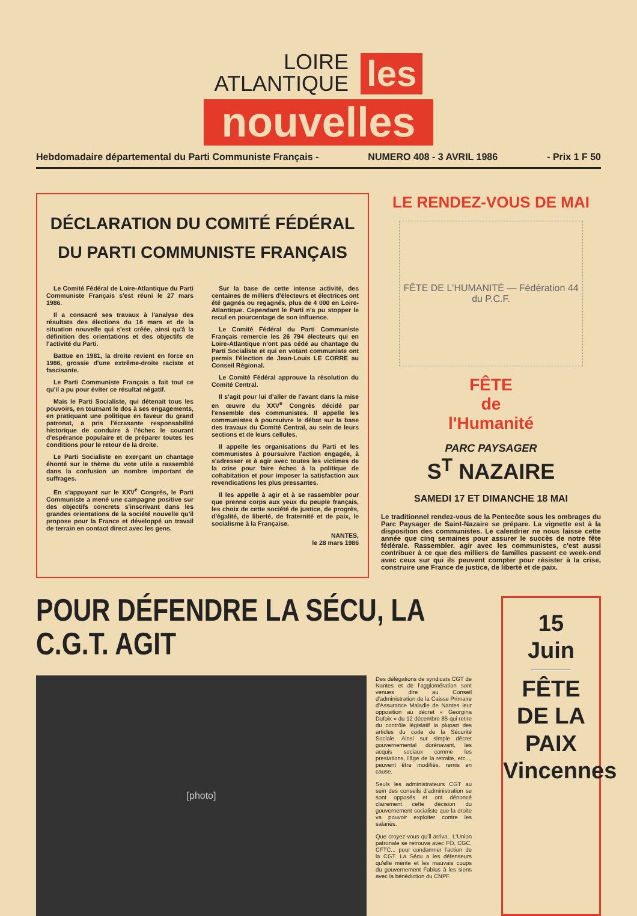LOIRE
ATLANTIQUE
les
nouvelles
Hebdomadaire départemental du Parti Communiste Français - NUMERO 408 - 3 AVRIL 1986 - Prix 1 F 50
DÉCLARATION DU COMITÉ FÉDÉRAL
DU PARTI COMMUNISTE FRANÇAIS
Le Comité Fédéral de Loire-Atlantique du Parti Communiste Français s'est réuni le 27 mars 1986.
Il a consacré ses travaux à l'analyse des résultats des élections du 16 mars et de la situation nouvelle qui s'est créée, ainsi qu'à la définition des orientations et des objectifs de l'activité du Parti.
Battue en 1981, la droite revient en force en 1986, grossie d'une extrême-droite raciste et fascisante.
Le Parti Communiste Français a fait tout ce qu'il a pu pour éviter ce résultat négatif.
Mais le Parti Socialiste, qui détenait tous les pouvoirs, en tournant le dos à ses engagements, en pratiquant une politique en faveur du grand patronat, a pris l'écrasante responsabilité historique de conduire à l'échec le courant d'espérance populaire et de préparer toutes les conditions pour le retour de la droite.
Le Parti Socialiste en exerçant un chantage éhonté sur le thème du vote utile a rassemblé dans la confusion un nombre important de suffrages.
En s'appuyant sur le XXV<sup>e</sup> Congrès, le Parti Communiste a mené une campagne positive sur des objectifs concrets s'inscrivant dans les grandes orientations de la société nouvelle qu'il propose pour la France et développé un travail de terrain en contact direct avec les gens.
Sur la base de cette intense activité, des centaines de milliers d'électeurs et électrices ont été gagnés ou regagnés, plus de 4 000 en Loire-Atlantique. Cependant le Parti n'a pu stopper le recul en pourcentage de son influence.
Le Comité Fédéral du Parti Communiste Français remercie les 26 794 électeurs qui en Loire-Atlantique n'ont pas cédé au chantage du Parti Socialiste et qui en votant communiste ont permis l'élection de Jean-Louis LE CORRE au Conseil Régional.
Le Comité Fédéral approuve la résolution du Comité Central.
Il s'agit pour lui d'aller de l'avant dans la mise en œuvre du XXV<sup>e</sup> Congrès décidé par l'ensemble des communistes. Il appelle les communistes à poursuivre le débat sur la base des travaux du Comité Central, au sein de leurs sections et de leurs cellules.
Il appelle les organisations du Parti et les communistes à poursuivre l'action engagée, à s'adresser et à agir avec toutes les victimes de la crise pour faire échec à la politique de cohabitation et pour imposer la satisfaction aux revendications les plus pressantes.
Il les appelle à agir et à se rassembler pour que prenne corps aux yeux du peuple français, les choix de cette société de justice, de progrès, d'égalité, de liberté, de fraternité et de paix, le socialisme à la Française.
NANTES,
le 28 mars 1986
LE RENDEZ-VOUS DE MAI
FÊTE DE L'HUMANITÉ — Fédération 44 du P.C.F.
FÊTE
de
l'Humanité
PARC PAYSAGER
S<sup>T</sup> NAZAIRE
SAMEDI 17 ET DIMANCHE 18 MAI
Le traditionnel rendez-vous de la Pentecôte sous les ombrages du Parc Paysager de Saint-Nazaire se prépare. La vignette est à la disposition des communistes. Le calendrier ne nous laisse cette année que cinq semaines pour assurer le succès de notre fête fédérale. Rassembler, agir avec les communistes, c'est aussi contribuer à ce que des milliers de familles passent ce week-end avec ceux sur qui ils peuvent compter pour résister à la crise, construire une France de justice, de liberté et de paix.
POUR DÉFENDRE LA SÉCU, LA C.G.T. AGIT
[photo]
Des délégations de syndicats CGT de Nantes et de l'agglomération sont venues dire au Conseil d'administration de la Caisse Primaire d'Assurance Maladie de Nantes leur opposition au décret « Georgina Dufoix » du 12 décembre 85 qui retire du contrôle législatif la plupart des articles du code de la Sécurité Sociale. Ainsi sur simple décret gouvernemental dorénavant, les acquis sociaux comme les prestations, l'âge de la retraite, etc..., peuvent être modifiés, remis en cause.
Seuls les administrateurs CGT au sein des conseils d'administration se sont opposés et ont dénoncé clairement cette décision du gouvernement socialiste que la droite va pouvoir exploiter contre les salariés.
Que croyez-vous qu'il arriva.. L'Union patronale se retrouva avec FO, CGC, CFTC... pour condamner l'action de la CGT. La Sécu a les défenseurs qu'elle mérite et les mauvais coups du gouvernement Fabius à les siens avec la bénédiction du CNPF.
15
Juin
FÊTE
DE LA
PAIX
Vincennes